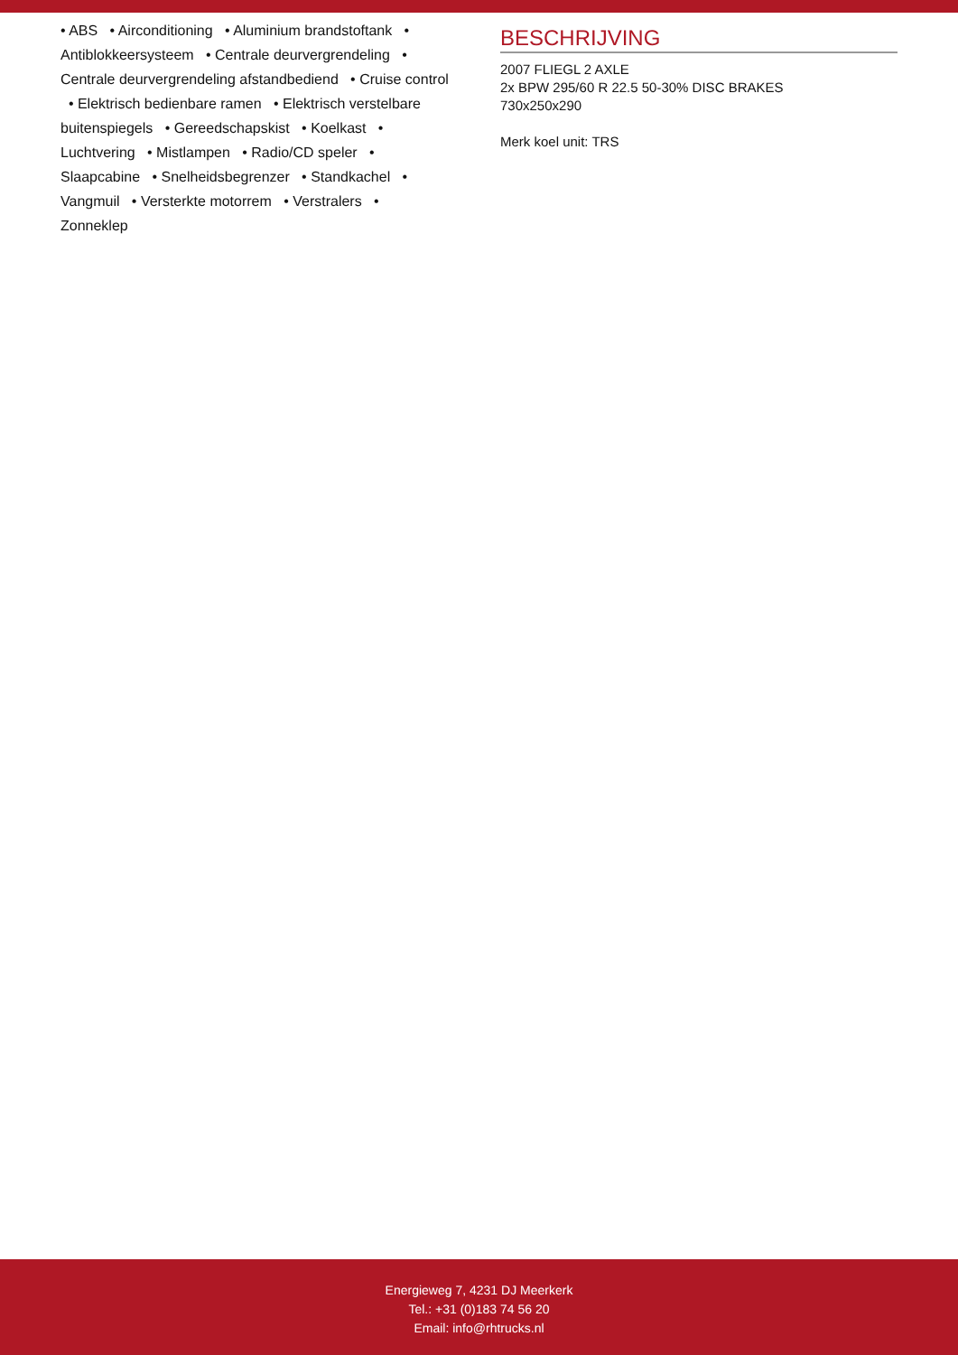• ABS • Airconditioning • Aluminium brandstoftank • Antiblokkeersysteem • Centrale deurvergrendeling • Centrale deurvergrendeling afstandbediend • Cruise control • Elektrisch bedienbare ramen • Elektrisch verstelbare buitenspiegels • Gereedschapskist • Koelkast • Luchtvering • Mistlampen • Radio/CD speler • Slaapcabine • Snelheidsbegrenzer • Standkachel • Vangmuil • Versterkte motorrem • Verstralers • Zonneklep
BESCHRIJVING
2007 FLIEGL 2 AXLE
2x BPW 295/60 R 22.5 50-30% DISC BRAKES
730x250x290
Merk koel unit: TRS
Energieweg 7, 4231 DJ Meerkerk
Tel.: +31 (0)183 74 56 20
Email: info@rhtrucks.nl